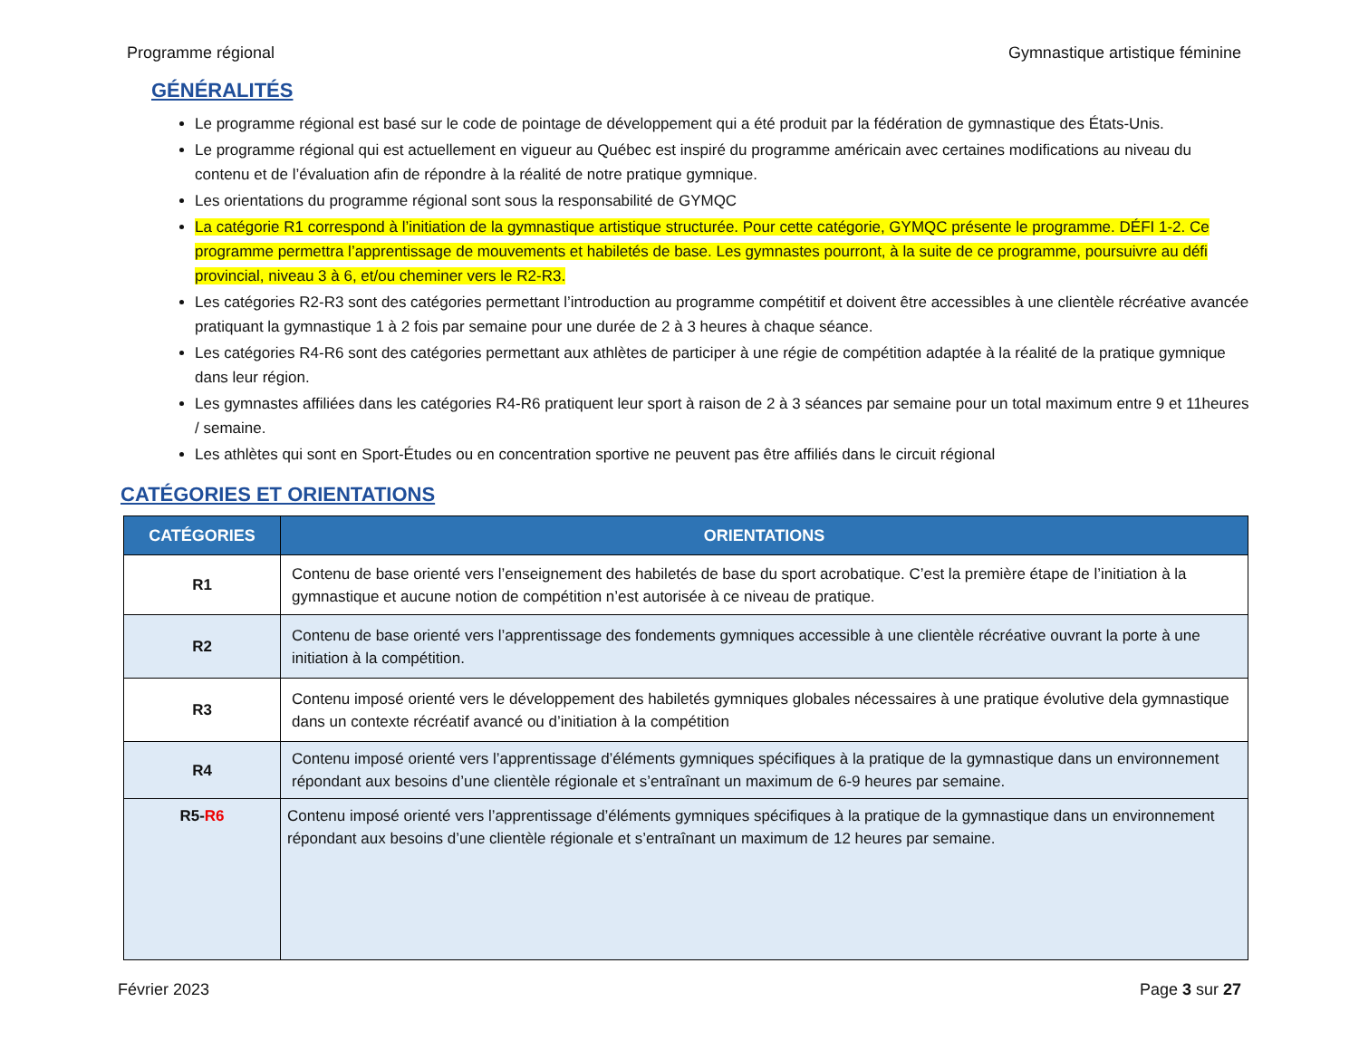Programme régional Gymnastique artistique féminine
GÉNÉRALITÉS
Le programme régional est basé sur le code de pointage de développement qui a été produit par la fédération de gymnastique des États-Unis.
Le programme régional qui est actuellement en vigueur au Québec est inspiré du programme américain avec certaines modifications au niveau du contenu et de l’évaluation afin de répondre à la réalité de notre pratique gymnique.
Les orientations du programme régional sont sous la responsabilité de GYMQC
La catégorie R1 correspond à l’initiation de la gymnastique artistique structurée. Pour cette catégorie, GYMQC présente le programme. DÉFI 1-2. Ce programme permettra l’apprentissage de mouvements et habiletés de base. Les gymnastes pourront, à la suite de ce programme, poursuivre au défi provincial, niveau 3 à 6, et/ou cheminer vers le R2-R3.
Les catégories R2-R3 sont des catégories permettant l’introduction au programme compétitif et doivent être accessibles à une clientèle récréative avancée pratiquant la gymnastique 1 à 2 fois par semaine pour une durée de 2 à 3 heures à chaque séance.
Les catégories R4-R6 sont des catégories permettant aux athlètes de participer à une régie de compétition adaptée à la réalité de la pratique gymnique dans leur région.
Les gymnastes affiliées dans les catégories R4-R6 pratiquent leur sport à raison de 2 à 3 séances par semaine pour un total maximum entre 9 et 11heures / semaine.
Les athlètes qui sont en Sport-Études ou en concentration sportive ne peuvent pas être affiliés dans le circuit régional
CATÉGORIES ET ORIENTATIONS
| CATÉGORIES | ORIENTATIONS |
| --- | --- |
| R1 | Contenu de base orienté vers l’enseignement des habiletés de base du sport acrobatique. C’est la première étape de l’initiation à la gymnastique et aucune notion de compétition n’est autorisée à ce niveau de pratique. |
| R2 | Contenu de base orienté vers l’apprentissage des fondements gymniques accessible à une clientèle récréative ouvrant la porte à une initiation à la compétition. |
| R3 | Contenu imposé orienté vers le développement des habiletés gymniques globales nécessaires à une pratique évolutive dela gymnastique dans un contexte récréatif avancé ou d’initiation à la compétition |
| R4 | Contenu imposé orienté vers l’apprentissage d’éléments gymniques spécifiques à la pratique de la gymnastique dans un environnement répondant aux besoins d’une clientèle régionale et s’entraînant un maximum de 6-9 heures par semaine. |
| R5- R6 | Contenu imposé orienté vers l’apprentissage d’éléments gymniques spécifiques à la pratique de la gymnastique dans un environnement répondant aux besoins d’une clientèle régionale et s’entraînant un maximum de 12 heures par semaine. |
Février 2023 Page 3 sur 27